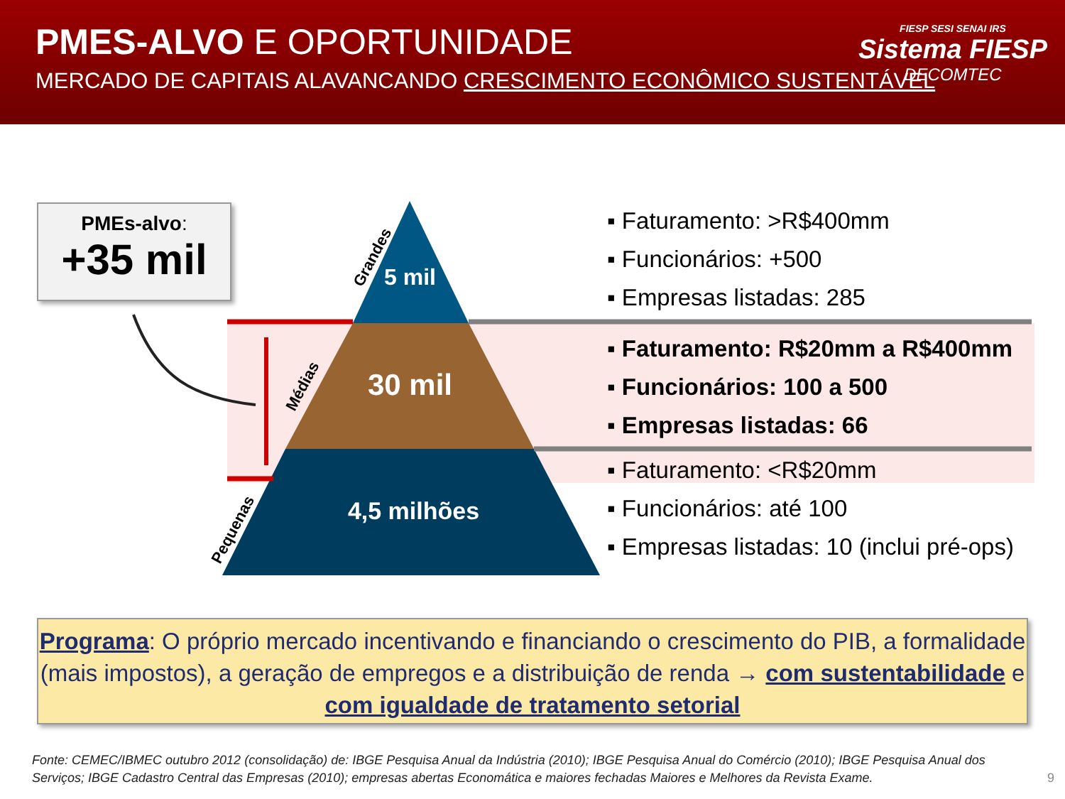PMES-ALVO E OPORTUNIDADE
MERCADO DE CAPITAIS ALAVANCANDO CRESCIMENTO ECONÔMICO SUSTENTÁVEL
FIESP SESI SENAI IRS
Sistema FIESP
DECOMTEC
PMEs-alvo:
+35 mil
Grandes
Médias
Pequenas
5 mil
30 mil
4,5 milhões
▪ Faturamento: >R$400mm
▪ Funcionários: +500
▪ Empresas listadas: 285
▪ Faturamento: R$20mm a R$400mm
▪ Funcionários: 100 a 500
▪ Empresas listadas: 66
▪ Faturamento: <R$20mm
▪ Funcionários: até 100
▪ Empresas listadas: 10 (inclui pré-ops)
Programa: O próprio mercado incentivando e financiando o crescimento do PIB, a formalidade (mais impostos), a geração de empregos e a distribuição de renda → com sustentabilidade e com igualdade de tratamento setorial
Fonte: CEMEC/IBMEC outubro 2012 (consolidação) de: IBGE Pesquisa Anual da Indústria (2010); IBGE Pesquisa Anual do Comércio (2010); IBGE Pesquisa Anual dos Serviços; IBGE Cadastro Central das Empresas (2010); empresas abertas Economática e maiores fechadas Maiores e Melhores da Revista Exame.
9